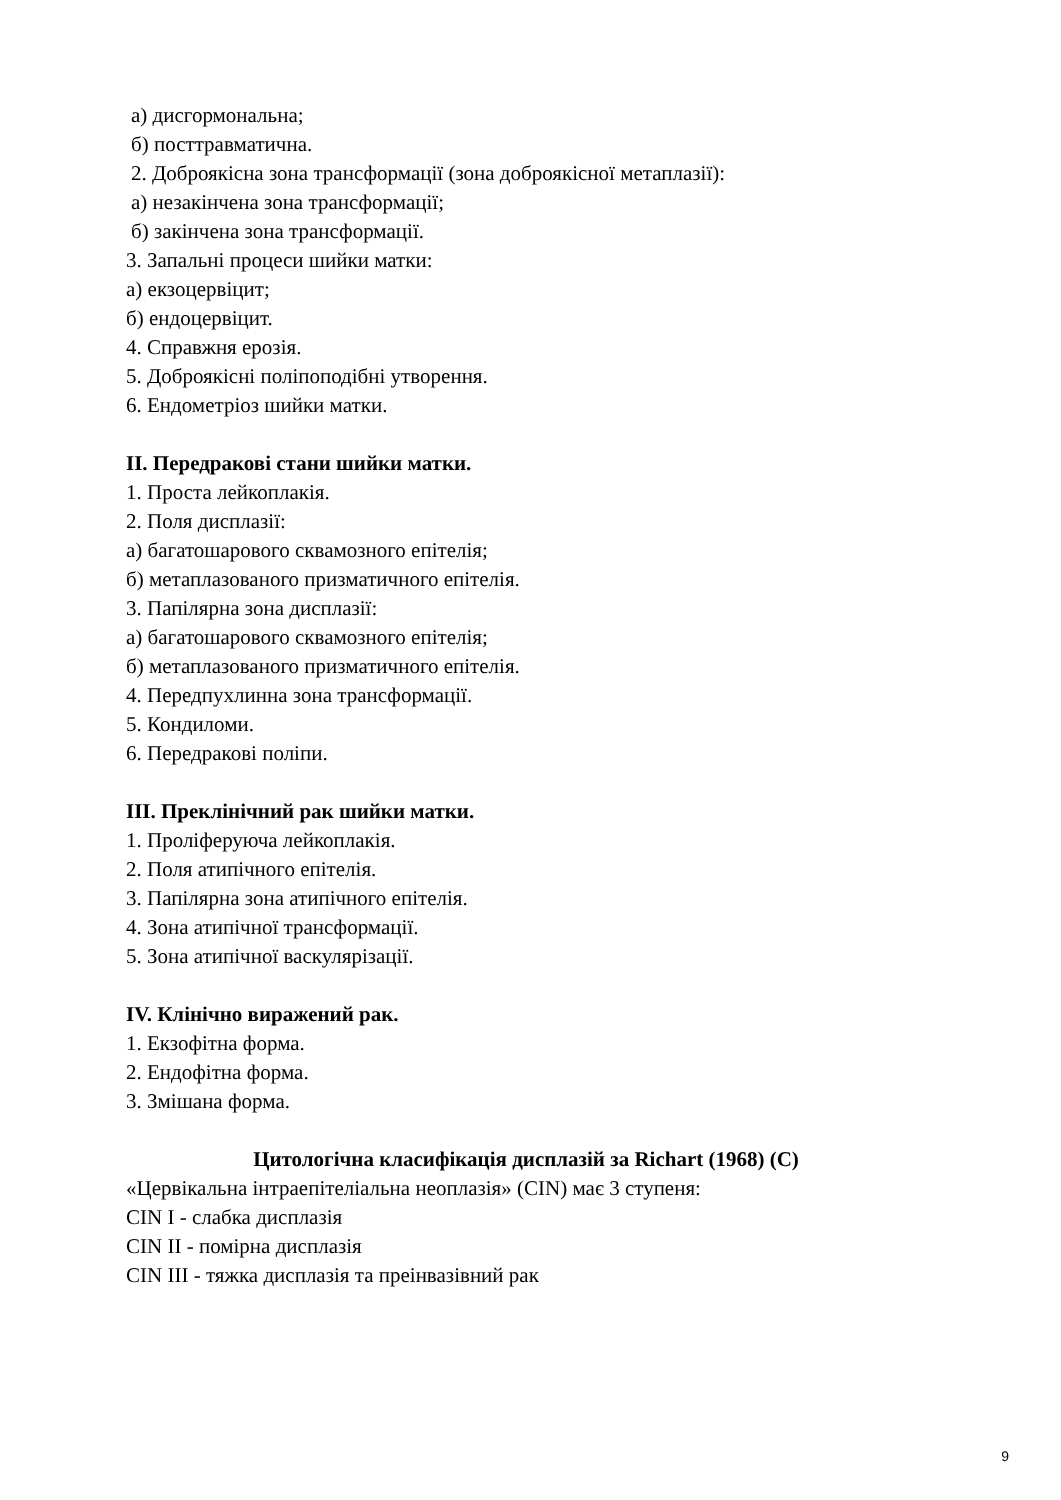а) дисгормональна;
б) посттравматична.
2. Доброякісна зона трансформації (зона доброякісної метаплазії):
а) незакінчена зона трансформації;
б) закінчена зона трансформації.
3. Запальні процеси шийки матки:
а) екзоцервіцит;
б) ендоцервіцит.
4. Справжня ерозія.
5. Доброякісні поліпоподібні утворення.
6. Ендометріоз шийки матки.
II. Передракові стани шийки матки.
1. Проста лейкоплакія.
2. Поля дисплазії:
а) багатошарового сквамозного епітелія;
б) метаплазованого призматичного епітелія.
3. Папілярна зона дисплазії:
а) багатошарового сквамозного епітелія;
б) метаплазованого призматичного епітелія.
4. Передпухлинна зона трансформації.
5. Кондиломи.
6. Передракові поліпи.
III. Преклінічний рак шийки матки.
1. Проліферуюча лейкоплакія.
2. Поля атипічного епітелія.
3. Папілярна зона атипічного епітелія.
4. Зона атипічної трансформації.
5. Зона атипічної васкулярізації.
IV. Клінічно виражений рак.
1. Екзофітна форма.
2. Ендофітна форма.
3. Змішана форма.
Цитологічна класифікація дисплазій за Richart (1968) (С)
«Цервікальна інтраепітеліальна неоплазія» (CIN) має 3 ступеня:
CIN I - слабка дисплазія
CIN II - помірна дисплазія
CIN III - тяжка дисплазія та преінвазівний рак
9